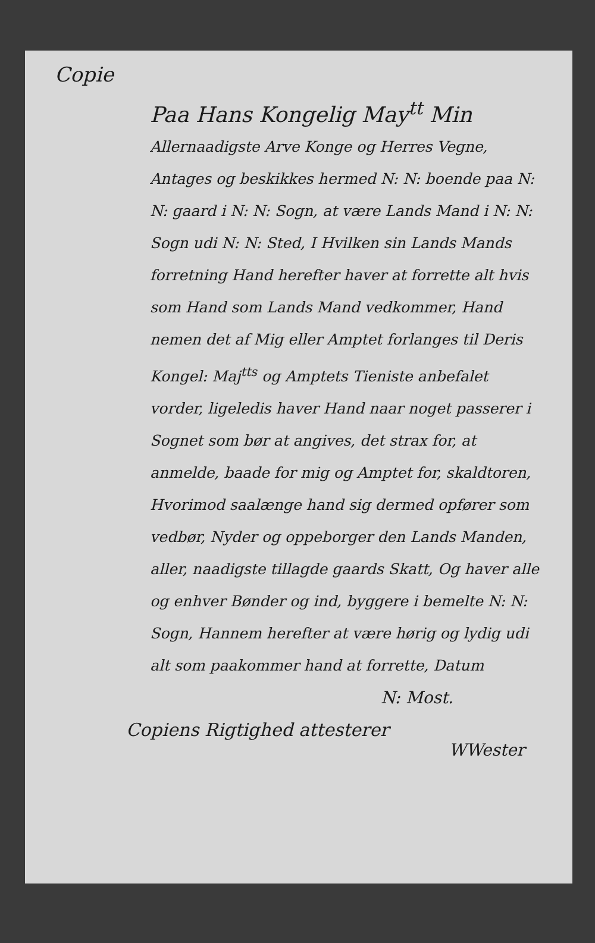Copie
Paa Hans Kongelig May<sup>tt</sup> Min
Allernaadigste Arve Konge og Herres Vegne, Antages og beskikkes hermed N: N: boende paa N: N: gaard i N: N: Sogn, at være Lands Mand i N: N: Sogn udi N: N: Sted, I Hvilken sin Lands Mands forretning Hand herefter haver at forrette alt hvis som Hand som Lands Mand vedkommer, Hand nemen det af Mig eller Amptet forlanges til Deris Kongel: Maj<sup>tts</sup> og Amptets Tieniste anbefalet vorder, ligeledis haver Hand naar noget passerer i Sognet som bør at angives, det strax for, at anmelde, baade for mig og Amptet for, skaldtoren, Hvorimod saalænge hand sig dermed opfører som vedbør, Nyder og oppeborger den Lands Manden, aller, naadigste tillagde gaards Skatt, Og haver alle og enhver Bønder og ind, byggere i bemelte N: N: Sogn, Hannem herefter at være hørig og lydig udi alt som paakommer hand at forrette, Datum
N: Most.
Copiens Rigtighed attesterer
WWester